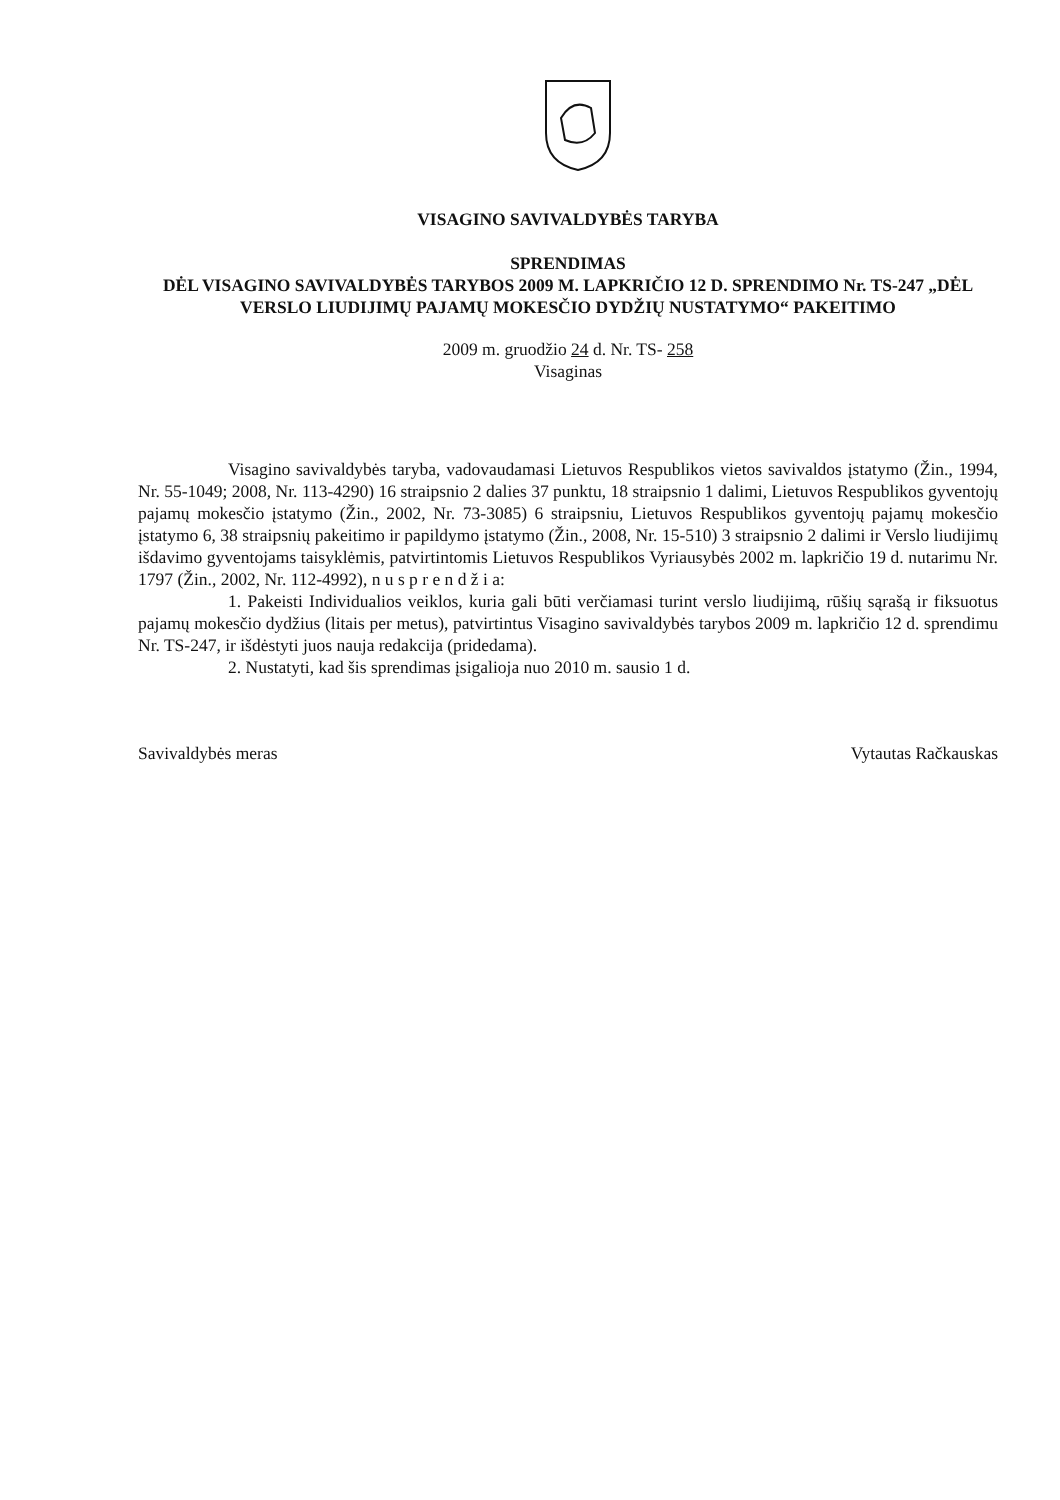VISAGINO SAVIVALDYBĖS TARYBA
SPRENDIMAS
DĖL VISAGINO SAVIVALDYBĖS TARYBOS 2009 M. LAPKRIČIO 12 D. SPRENDIMO Nr. TS-247 „DĖL VERSLO LIUDIJIMŲ PAJAMŲ MOKESČIO DYDŽIŲ NUSTATYMO“ PAKEITIMO
2009 m. gruodžio 24 d. Nr. TS- 258
Visaginas
Visagino savivaldybės taryba, vadovaudamasi Lietuvos Respublikos vietos savivaldos įstatymo (Žin., 1994, Nr. 55-1049; 2008, Nr. 113-4290) 16 straipsnio 2 dalies 37 punktu, 18 straipsnio 1 dalimi, Lietuvos Respublikos gyventojų pajamų mokesčio įstatymo (Žin., 2002, Nr. 73-3085) 6 straipsniu, Lietuvos Respublikos gyventojų pajamų mokesčio įstatymo 6, 38 straipsnių pakeitimo ir papildymo įstatymo (Žin., 2008, Nr. 15-510) 3 straipsnio 2 dalimi ir Verslo liudijimų išdavimo gyventojams taisyklėmis, patvirtintomis Lietuvos Respublikos Vyriausybės 2002 m. lapkričio 19 d. nutarimu Nr. 1797 (Žin., 2002, Nr. 112-4992), n u s p r e n d ž i a:
1. Pakeisti Individualios veiklos, kuria gali būti verčiamasi turint verslo liudijimą, rūšių sąrašą ir fiksuotus pajamų mokesčio dydžius (litais per metus), patvirtintus Visagino savivaldybės tarybos 2009 m. lapkričio 12 d. sprendimu Nr. TS-247, ir išdėstyti juos nauja redakcija (pridedama).
2. Nustatyti, kad šis sprendimas įsigalioja nuo 2010 m. sausio 1 d.
Savivaldybės meras Vytautas Račkauskas